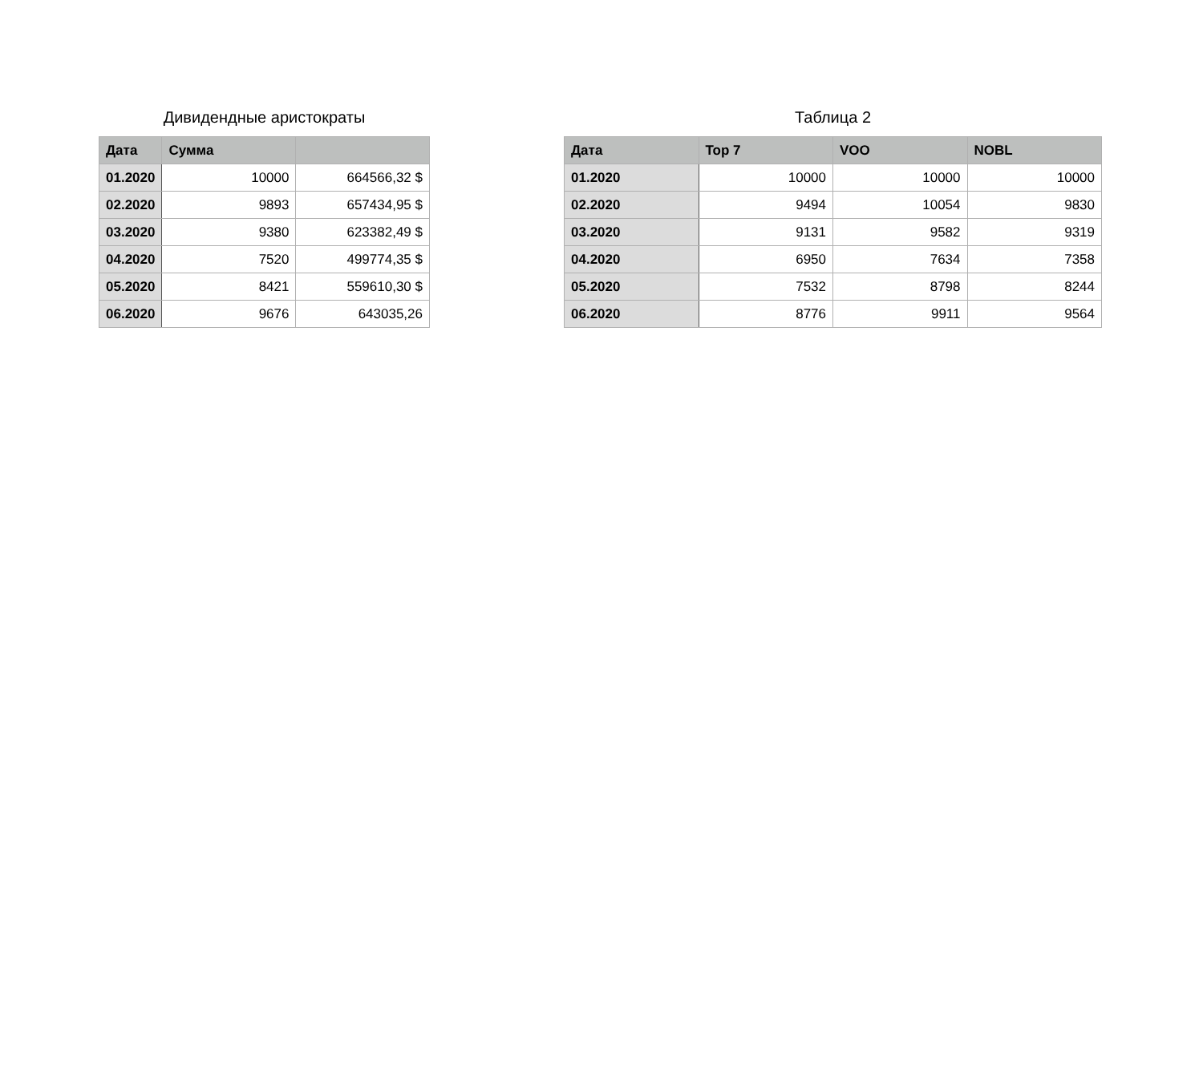Дивидендные аристократы
| Дата | Сумма | |
| --- | --- | --- |
| 01.2020 | 10000 | 664566,32 $ |
| 02.2020 | 9893 | 657434,95 $ |
| 03.2020 | 9380 | 623382,49 $ |
| 04.2020 | 7520 | 499774,35 $ |
| 05.2020 | 8421 | 559610,30 $ |
| 06.2020 | 9676 | 643035,26 |
Таблица 2
| Дата | Top 7 | VOO | NOBL |
| --- | --- | --- | --- |
| 01.2020 | 10000 | 10000 | 10000 |
| 02.2020 | 9494 | 10054 | 9830 |
| 03.2020 | 9131 | 9582 | 9319 |
| 04.2020 | 6950 | 7634 | 7358 |
| 05.2020 | 7532 | 8798 | 8244 |
| 06.2020 | 8776 | 9911 | 9564 |